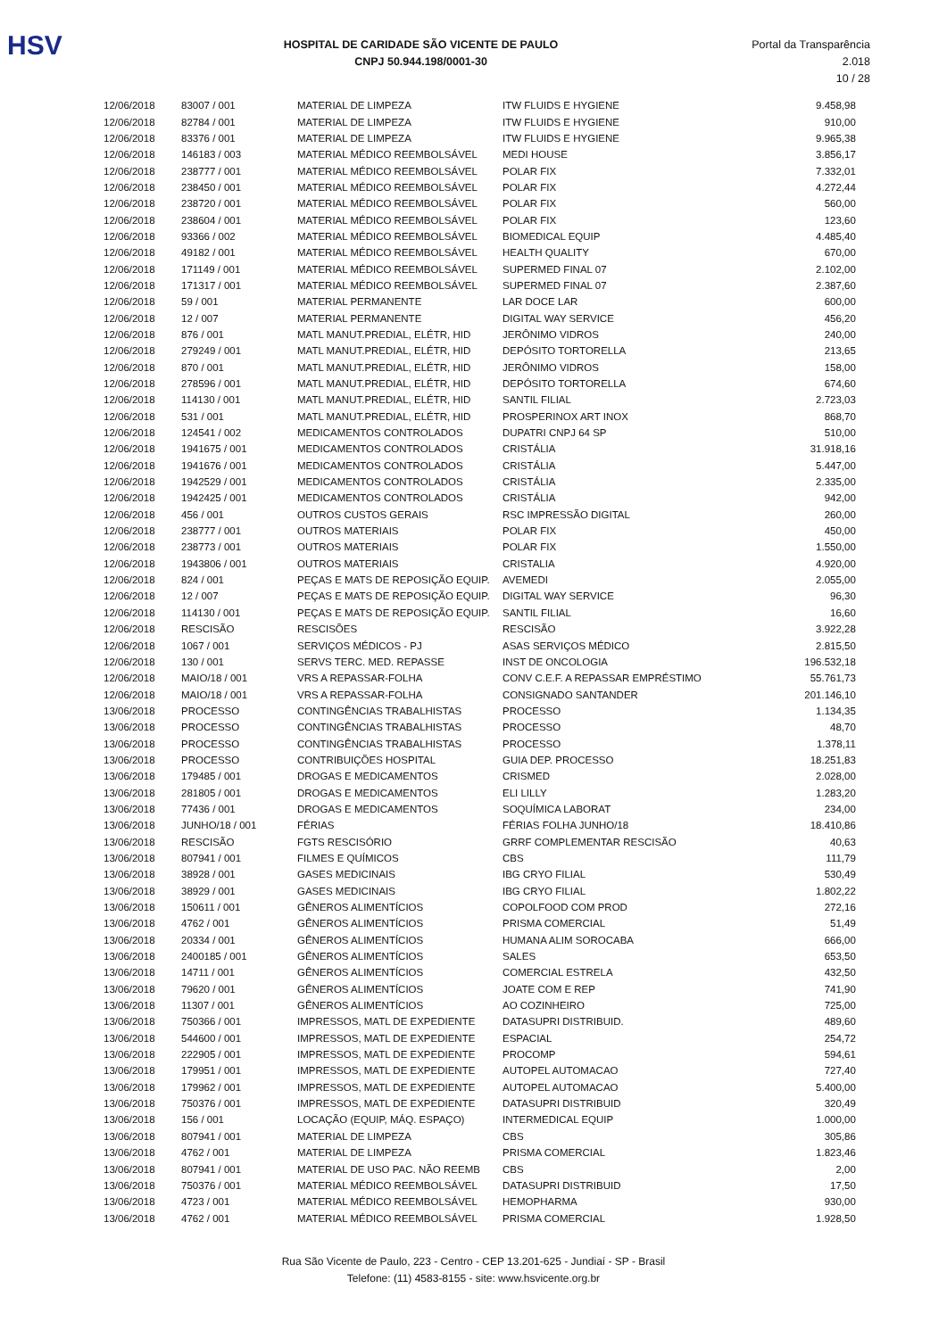HSV
HOSPITAL DE CARIDADE SÃO VICENTE DE PAULO
CNPJ 50.944.198/0001-30
Portal da Transparência 2.018
10 / 28
| 12/06/2018 | 83007 / 001 | MATERIAL DE LIMPEZA | ITW FLUIDS E HYGIENE | 9.458,98 |
| 12/06/2018 | 82784 / 001 | MATERIAL DE LIMPEZA | ITW FLUIDS E HYGIENE | 910,00 |
| 12/06/2018 | 83376 / 001 | MATERIAL DE LIMPEZA | ITW FLUIDS E HYGIENE | 9.965,38 |
| 12/06/2018 | 146183 / 003 | MATERIAL MÉDICO REEMBOLSÁVEL | MEDI HOUSE | 3.856,17 |
| 12/06/2018 | 238777 / 001 | MATERIAL MÉDICO REEMBOLSÁVEL | POLAR FIX | 7.332,01 |
| 12/06/2018 | 238450 / 001 | MATERIAL MÉDICO REEMBOLSÁVEL | POLAR FIX | 4.272,44 |
| 12/06/2018 | 238720 / 001 | MATERIAL MÉDICO REEMBOLSÁVEL | POLAR FIX | 560,00 |
| 12/06/2018 | 238604 / 001 | MATERIAL MÉDICO REEMBOLSÁVEL | POLAR FIX | 123,60 |
| 12/06/2018 | 93366 / 002 | MATERIAL MÉDICO REEMBOLSÁVEL | BIOMEDICAL EQUIP | 4.485,40 |
| 12/06/2018 | 49182 / 001 | MATERIAL MÉDICO REEMBOLSÁVEL | HEALTH QUALITY | 670,00 |
| 12/06/2018 | 171149 / 001 | MATERIAL MÉDICO REEMBOLSÁVEL | SUPERMED FINAL 07 | 2.102,00 |
| 12/06/2018 | 171317 / 001 | MATERIAL MÉDICO REEMBOLSÁVEL | SUPERMED FINAL 07 | 2.387,60 |
| 12/06/2018 | 59 / 001 | MATERIAL PERMANENTE | LAR DOCE LAR | 600,00 |
| 12/06/2018 | 12 / 007 | MATERIAL PERMANENTE | DIGITAL WAY SERVICE | 456,20 |
| 12/06/2018 | 876 / 001 | MATL MANUT.PREDIAL, ELÉTR, HID | JERÔNIMO VIDROS | 240,00 |
| 12/06/2018 | 279249 / 001 | MATL MANUT.PREDIAL, ELÉTR, HID | DEPÓSITO TORTORELLA | 213,65 |
| 12/06/2018 | 870 / 001 | MATL MANUT.PREDIAL, ELÉTR, HID | JERÔNIMO VIDROS | 158,00 |
| 12/06/2018 | 278596 / 001 | MATL MANUT.PREDIAL, ELÉTR, HID | DEPÓSITO TORTORELLA | 674,60 |
| 12/06/2018 | 114130 / 001 | MATL MANUT.PREDIAL, ELÉTR, HID | SANTIL FILIAL | 2.723,03 |
| 12/06/2018 | 531 / 001 | MATL MANUT.PREDIAL, ELÉTR, HID | PROSPERINOX ART INOX | 868,70 |
| 12/06/2018 | 124541 / 002 | MEDICAMENTOS CONTROLADOS | DUPATRI CNPJ 64 SP | 510,00 |
| 12/06/2018 | 1941675 / 001 | MEDICAMENTOS CONTROLADOS | CRISTÁLIA | 31.918,16 |
| 12/06/2018 | 1941676 / 001 | MEDICAMENTOS CONTROLADOS | CRISTÁLIA | 5.447,00 |
| 12/06/2018 | 1942529 / 001 | MEDICAMENTOS CONTROLADOS | CRISTÁLIA | 2.335,00 |
| 12/06/2018 | 1942425 / 001 | MEDICAMENTOS CONTROLADOS | CRISTÁLIA | 942,00 |
| 12/06/2018 | 456 / 001 | OUTROS CUSTOS GERAIS | RSC IMPRESSÃO DIGITAL | 260,00 |
| 12/06/2018 | 238777 / 001 | OUTROS MATERIAIS | POLAR FIX | 450,00 |
| 12/06/2018 | 238773 / 001 | OUTROS MATERIAIS | POLAR FIX | 1.550,00 |
| 12/06/2018 | 1943806 / 001 | OUTROS MATERIAIS | CRISTALIA | 4.920,00 |
| 12/06/2018 | 824 / 001 | PEÇAS E MATS DE REPOSIÇÃO EQUIP. | AVEMEDI | 2.055,00 |
| 12/06/2018 | 12 / 007 | PEÇAS E MATS DE REPOSIÇÃO EQUIP. | DIGITAL WAY SERVICE | 96,30 |
| 12/06/2018 | 114130 / 001 | PEÇAS E MATS DE REPOSIÇÃO EQUIP. | SANTIL FILIAL | 16,60 |
| 12/06/2018 | RESCISÃO | RESCISÕES | RESCISÃO | 3.922,28 |
| 12/06/2018 | 1067 / 001 | SERVIÇOS MÉDICOS - PJ | ASAS SERVIÇOS MÉDICO | 2.815,50 |
| 12/06/2018 | 130 / 001 | SERVS TERC. MED. REPASSE | INST DE ONCOLOGIA | 196.532,18 |
| 12/06/2018 | MAIO/18 / 001 | VRS A REPASSAR-FOLHA | CONV C.E.F. A REPASSAR EMPRÉSTIMO | 55.761,73 |
| 12/06/2018 | MAIO/18 / 001 | VRS A REPASSAR-FOLHA | CONSIGNADO SANTANDER | 201.146,10 |
| 13/06/2018 | PROCESSO | CONTINGÊNCIAS TRABALHISTAS | PROCESSO | 1.134,35 |
| 13/06/2018 | PROCESSO | CONTINGÊNCIAS TRABALHISTAS | PROCESSO | 48,70 |
| 13/06/2018 | PROCESSO | CONTINGÊNCIAS TRABALHISTAS | PROCESSO | 1.378,11 |
| 13/06/2018 | PROCESSO | CONTRIBUIÇÕES HOSPITAL | GUIA DEP. PROCESSO | 18.251,83 |
| 13/06/2018 | 179485 / 001 | DROGAS E MEDICAMENTOS | CRISMED | 2.028,00 |
| 13/06/2018 | 281805 / 001 | DROGAS E MEDICAMENTOS | ELI LILLY | 1.283,20 |
| 13/06/2018 | 77436 / 001 | DROGAS E MEDICAMENTOS | SOQUÍMICA LABORAT | 234,00 |
| 13/06/2018 | JUNHO/18 / 001 | FÉRIAS | FÉRIAS FOLHA JUNHO/18 | 18.410,86 |
| 13/06/2018 | RESCISÃO | FGTS RESCISÓRIO | GRRF COMPLEMENTAR RESCISÃO | 40,63 |
| 13/06/2018 | 807941 / 001 | FILMES E QUÍMICOS | CBS | 111,79 |
| 13/06/2018 | 38928 / 001 | GASES MEDICINAIS | IBG CRYO FILIAL | 530,49 |
| 13/06/2018 | 38929 / 001 | GASES MEDICINAIS | IBG CRYO FILIAL | 1.802,22 |
| 13/06/2018 | 150611 / 001 | GÊNEROS ALIMENTÍCIOS | COPOLFOOD COM PROD | 272,16 |
| 13/06/2018 | 4762 / 001 | GÊNEROS ALIMENTÍCIOS | PRISMA COMERCIAL | 51,49 |
| 13/06/2018 | 20334 / 001 | GÊNEROS ALIMENTÍCIOS | HUMANA ALIM SOROCABA | 666,00 |
| 13/06/2018 | 2400185 / 001 | GÊNEROS ALIMENTÍCIOS | SALES | 653,50 |
| 13/06/2018 | 14711 / 001 | GÊNEROS ALIMENTÍCIOS | COMERCIAL ESTRELA | 432,50 |
| 13/06/2018 | 79620 / 001 | GÊNEROS ALIMENTÍCIOS | JOATE COM E REP | 741,90 |
| 13/06/2018 | 11307 / 001 | GÊNEROS ALIMENTÍCIOS | AO COZINHEIRO | 725,00 |
| 13/06/2018 | 750366 / 001 | IMPRESSOS, MATL DE EXPEDIENTE | DATASUPRI DISTRIBUID. | 489,60 |
| 13/06/2018 | 544600 / 001 | IMPRESSOS, MATL DE EXPEDIENTE | ESPACIAL | 254,72 |
| 13/06/2018 | 222905 / 001 | IMPRESSOS, MATL DE EXPEDIENTE | PROCOMP | 594,61 |
| 13/06/2018 | 179951 / 001 | IMPRESSOS, MATL DE EXPEDIENTE | AUTOPEL AUTOMACAO | 727,40 |
| 13/06/2018 | 179962 / 001 | IMPRESSOS, MATL DE EXPEDIENTE | AUTOPEL AUTOMACAO | 5.400,00 |
| 13/06/2018 | 750376 / 001 | IMPRESSOS, MATL DE EXPEDIENTE | DATASUPRI DISTRIBUID | 320,49 |
| 13/06/2018 | 156 / 001 | LOCAÇÃO (EQUIP, MÁQ. ESPAÇO) | INTERMEDICAL EQUIP | 1.000,00 |
| 13/06/2018 | 807941 / 001 | MATERIAL DE LIMPEZA | CBS | 305,86 |
| 13/06/2018 | 4762 / 001 | MATERIAL DE LIMPEZA | PRISMA COMERCIAL | 1.823,46 |
| 13/06/2018 | 807941 / 001 | MATERIAL DE USO PAC. NÃO REEMB | CBS | 2,00 |
| 13/06/2018 | 750376 / 001 | MATERIAL MÉDICO REEMBOLSÁVEL | DATASUPRI DISTRIBUID | 17,50 |
| 13/06/2018 | 4723 / 001 | MATERIAL MÉDICO REEMBOLSÁVEL | HEMOPHARMA | 930,00 |
| 13/06/2018 | 4762 / 001 | MATERIAL MÉDICO REEMBOLSÁVEL | PRISMA COMERCIAL | 1.928,50 |
Rua São Vicente de Paulo, 223 - Centro - CEP 13.201-625 - Jundiaí - SP - Brasil
Telefone: (11) 4583-8155 - site: www.hsvicente.org.br